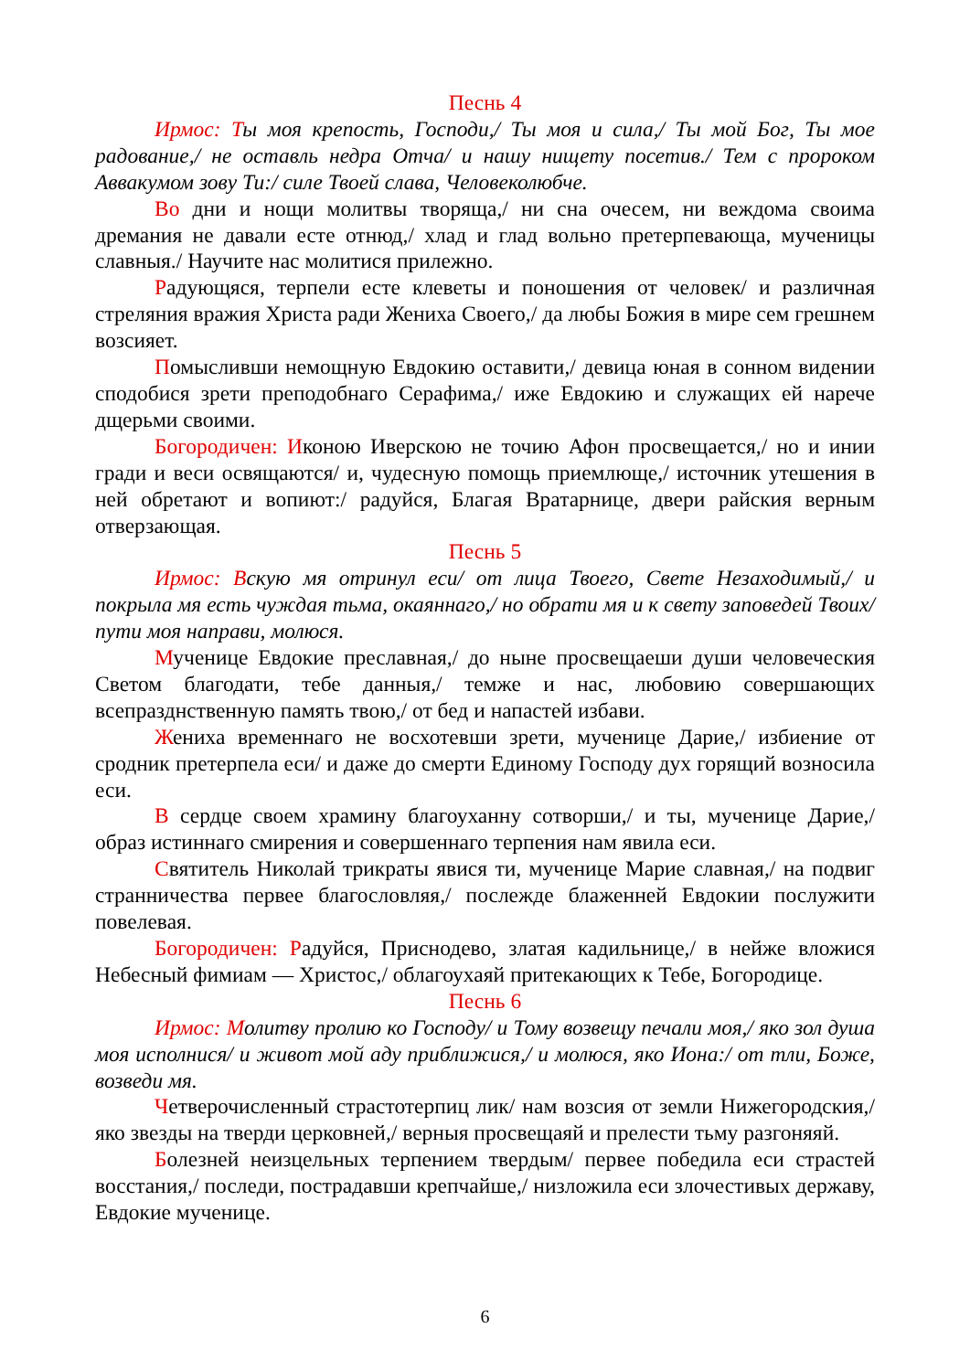Песнь 4
Ирмос: Ты моя крепость, Господи,/ Ты моя и сила,/ Ты мой Бог, Ты мое радование,/ не оставль недра Отча/ и нашу нищету посетив./ Тем с пророком Аввакумом зову Ти:/ силе Твоей слава, Человеколюбче.
Во дни и нощи молитвы творяща,/ ни сна очесем, ни веждома своима дремания не давали есте отнюд,/ хлад и глад вольно претерпевающа, мученицы славныя./ Научите нас молитися прилежно.
Радующяся, терпели есте клеветы и поношения от человек/ и различная стреляния вражия Христа ради Жениха Своего,/ да любы Божия в мире сем грешнем возсияет.
Помысливши немощную Евдокию оставити,/ девица юная в сонном видении сподобися зрети преподобнаго Серафима,/ иже Евдокию и служащих ей нарече дщерьми своими.
Богородичен: Иконою Иверскою не точию Афон просвещается,/ но и инии гради и веси освящаются/ и, чудесную помощь приемлюще,/ источник утешения в ней обретают и вопиют:/ радуйся, Благая Вратарнице, двери райския верным отверзающая.
Песнь 5
Ирмос: Вскую мя отринул еси/ от лица Твоего, Свете Незаходимый,/ и покрыла мя есть чуждая тьма, окаяннаго,/ но обрати мя и к свету заповедей Твоих/ пути моя направи, молюся.
Мученице Евдокие преславная,/ до ныне просвещаеши души человеческия Светом благодати, тебе данныя,/ темже и нас, любовию совершающих всепразднственную память твою,/ от бед и напастей избави.
Жениха временнаго не восхотевши зрети, мученице Дарие,/ избиение от сродник претерпела еси/ и даже до смерти Единому Господу дух горящий возносила еси.
В сердце своем храмину благоуханну сотворши,/ и ты, мученице Дарие,/ образ истиннаго смирения и совершеннаго терпения нам явила еси.
Святитель Николай трикраты явися ти, мученице Марие славная,/ на подвиг странничества первее благословляя,/ послежде блаженней Евдокии послужити повелевая.
Богородичен: Радуйся, Приснодево, златая кадильнице,/ в нейже вложися Небесный фимиам — Христос,/ облагоухаяй притекающих к Тебе, Богородице.
Песнь 6
Ирмос: Молитву пролию ко Господу/ и Тому возвещу печали моя,/ яко зол душа моя исполнися/ и живот мой аду приближися,/ и молюся, яко Иона:/ от тли, Боже, возведи мя.
Четверочисленный страстотерпиц лик/ нам возсия от земли Нижегородския,/ яко звезды на тверди церковней,/ верныя просвещаяй и прелести тьму разгоняяй.
Болезней неизцельных терпением твердым/ первее победила еси страстей восстания,/ последи, пострадавши крепчайше,/ низложила еси злочестивых державу, Евдокие мученице.
6